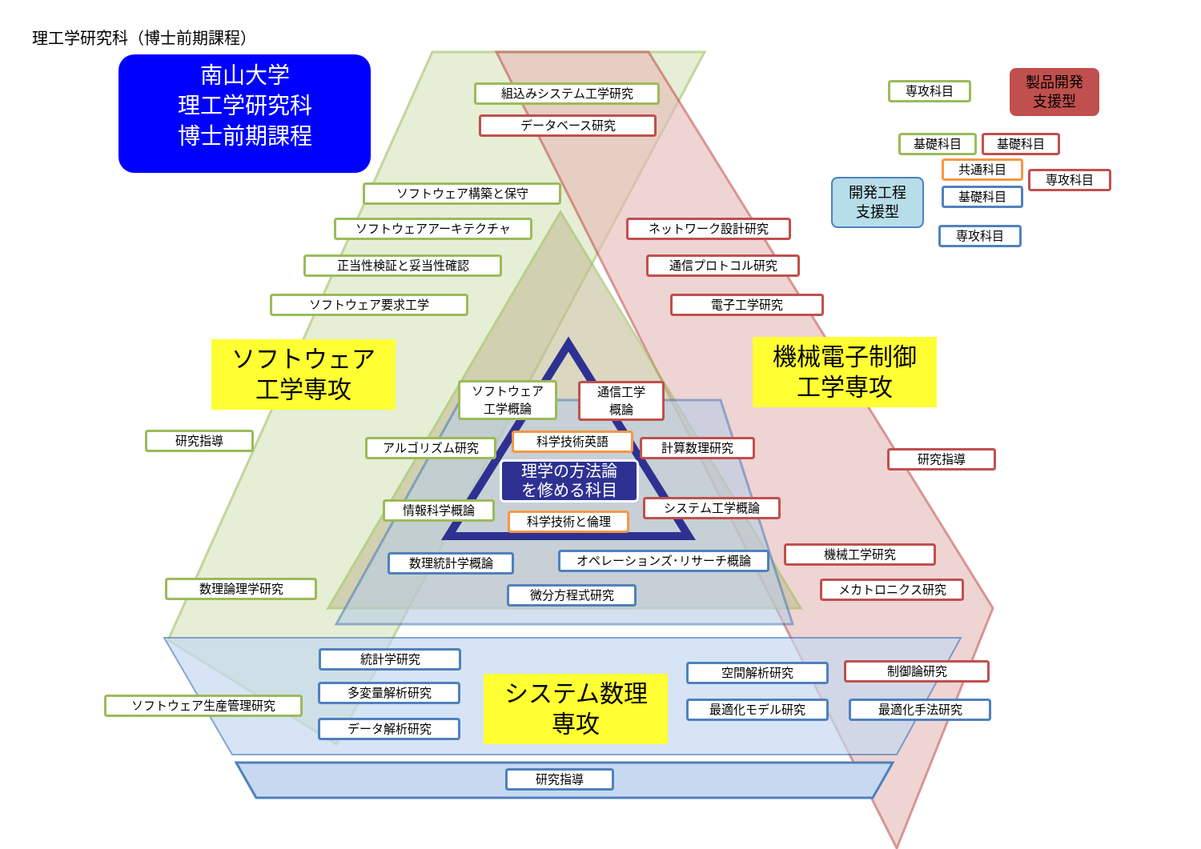理工学研究科（博士前期課程）
南山大学
理工学研究科
博士前期課程
ソフトウェア
工学専攻
機械電子制御
工学専攻
システム数理
専攻
組込みシステム工学研究
データベース研究
ソフトウェア構築と保守
ソフトウェアアーキテクチャ
正当性検証と妥当性確認
ソフトウェア要求工学
研究指導
数理論理学研究
ソフトウェア生産管理研究
ネットワーク設計研究
通信プロトコル研究
電子工学研究
研究指導
機械工学研究
メカトロニクス研究
制御論研究
最適化手法研究
ソフトウェア
工学概論
通信工学
概論
科学技術英語
アルゴリズム研究 計算数理研究
理学の方法論
を修める科目
情報科学概論 システム工学概論
科学技術と倫理
数理統計学概論 オペレーションズ･リサーチ概論
微分方程式研究
統計学研究
多変量解析研究
データ解析研究
空間解析研究
最適化モデル研究
研究指導
専攻科目
製品開発
支援型
基礎科目 基礎科目
共通科目
専攻科目
開発工程
支援型
基礎科目
専攻科目